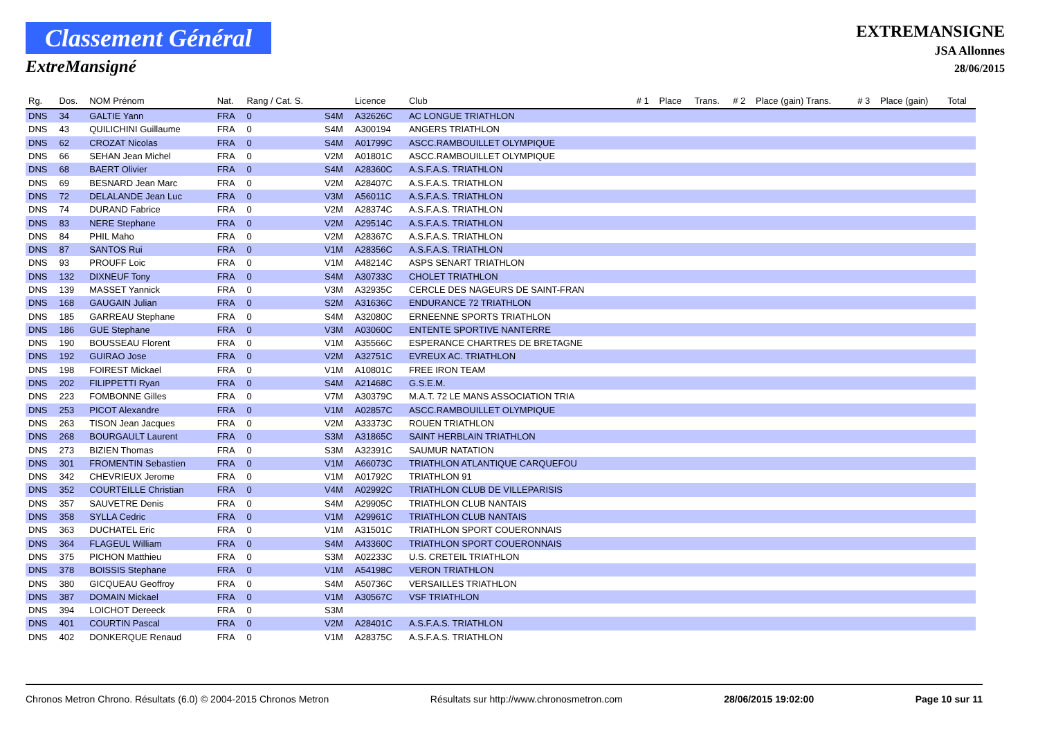Classement Général
ExtreMansigné
EXTREMANSIGNE
JSA Allonnes
28/06/2015
| Rg. | Dos. | NOM Prénom | Nat. | Rang / Cat. S. | | Licence | Club | # 1 | Place | Trans. | # 2 | Place (gain) Trans. | # 3 | Place (gain) | Total |
| --- | --- | --- | --- | --- | --- | --- | --- | --- | --- | --- | --- | --- | --- | --- | --- |
| DNS | 34 | GALTIE Yann | FRA | 0 | S4M | A32626C | AC LONGUE TRIATHLON | | | | | | | | |
| DNS | 43 | QUILICHINI Guillaume | FRA | 0 | S4M | A300194 | ANGERS TRIATHLON | | | | | | | | |
| DNS | 62 | CROZAT Nicolas | FRA | 0 | S4M | A01799C | ASCC.RAMBOUILLET OLYMPIQUE | | | | | | | | |
| DNS | 66 | SEHAN Jean Michel | FRA | 0 | V2M | A01801C | ASCC.RAMBOUILLET OLYMPIQUE | | | | | | | | |
| DNS | 68 | BAERT Olivier | FRA | 0 | S4M | A28360C | A.S.F.A.S. TRIATHLON | | | | | | | | |
| DNS | 69 | BESNARD Jean Marc | FRA | 0 | V2M | A28407C | A.S.F.A.S. TRIATHLON | | | | | | | | |
| DNS | 72 | DELALANDE Jean Luc | FRA | 0 | V3M | A56011C | A.S.F.A.S. TRIATHLON | | | | | | | | |
| DNS | 74 | DURAND Fabrice | FRA | 0 | V2M | A28374C | A.S.F.A.S. TRIATHLON | | | | | | | | |
| DNS | 83 | NERE Stephane | FRA | 0 | V2M | A29514C | A.S.F.A.S. TRIATHLON | | | | | | | | |
| DNS | 84 | PHIL Maho | FRA | 0 | V2M | A28367C | A.S.F.A.S. TRIATHLON | | | | | | | | |
| DNS | 87 | SANTOS Rui | FRA | 0 | V1M | A28356C | A.S.F.A.S. TRIATHLON | | | | | | | | |
| DNS | 93 | PROUFF Loic | FRA | 0 | V1M | A48214C | ASPS SENART TRIATHLON | | | | | | | | |
| DNS | 132 | DIXNEUF Tony | FRA | 0 | S4M | A30733C | CHOLET TRIATHLON | | | | | | | | |
| DNS | 139 | MASSET Yannick | FRA | 0 | V3M | A32935C | CERCLE DES NAGEURS DE SAINT-FRAN | | | | | | | | |
| DNS | 168 | GAUGAIN Julian | FRA | 0 | S2M | A31636C | ENDURANCE 72 TRIATHLON | | | | | | | | |
| DNS | 185 | GARREAU Stephane | FRA | 0 | S4M | A32080C | ERNEENNE SPORTS TRIATHLON | | | | | | | | |
| DNS | 186 | GUE Stephane | FRA | 0 | V3M | A03060C | ENTENTE SPORTIVE NANTERRE | | | | | | | | |
| DNS | 190 | BOUSSEAU Florent | FRA | 0 | V1M | A35566C | ESPERANCE CHARTRES DE BRETAGNE | | | | | | | | |
| DNS | 192 | GUIRAO Jose | FRA | 0 | V2M | A32751C | EVREUX AC. TRIATHLON | | | | | | | | |
| DNS | 198 | FOIREST Mickael | FRA | 0 | V1M | A10801C | FREE IRON TEAM | | | | | | | | |
| DNS | 202 | FILIPPETTI Ryan | FRA | 0 | S4M | A21468C | G.S.E.M. | | | | | | | | |
| DNS | 223 | FOMBONNE Gilles | FRA | 0 | V7M | A30379C | M.A.T. 72 LE MANS ASSOCIATION TRIA | | | | | | | | |
| DNS | 253 | PICOT Alexandre | FRA | 0 | V1M | A02857C | ASCC.RAMBOUILLET OLYMPIQUE | | | | | | | | |
| DNS | 263 | TISON Jean Jacques | FRA | 0 | V2M | A33373C | ROUEN TRIATHLON | | | | | | | | |
| DNS | 268 | BOURGAULT Laurent | FRA | 0 | S3M | A31865C | SAINT HERBLAIN TRIATHLON | | | | | | | | |
| DNS | 273 | BIZIEN Thomas | FRA | 0 | S3M | A32391C | SAUMUR NATATION | | | | | | | | |
| DNS | 301 | FROMENTIN Sebastien | FRA | 0 | V1M | A66073C | TRIATHLON ATLANTIQUE CARQUEFOU | | | | | | | | |
| DNS | 342 | CHEVRIEUX Jerome | FRA | 0 | V1M | A01792C | TRIATHLON 91 | | | | | | | | |
| DNS | 352 | COURTEILLE Christian | FRA | 0 | V4M | A02992C | TRIATHLON CLUB DE VILLEPARISIS | | | | | | | | |
| DNS | 357 | SAUVETRE Denis | FRA | 0 | S4M | A29905C | TRIATHLON CLUB NANTAIS | | | | | | | | |
| DNS | 358 | SYLLA Cedric | FRA | 0 | V1M | A29961C | TRIATHLON CLUB NANTAIS | | | | | | | | |
| DNS | 363 | DUCHATEL Eric | FRA | 0 | V1M | A31501C | TRIATHLON SPORT COUERONNAIS | | | | | | | | |
| DNS | 364 | FLAGEUL William | FRA | 0 | S4M | A43360C | TRIATHLON SPORT COUERONNAIS | | | | | | | | |
| DNS | 375 | PICHON Matthieu | FRA | 0 | S3M | A02233C | U.S. CRETEIL TRIATHLON | | | | | | | | |
| DNS | 378 | BOISSIS Stephane | FRA | 0 | V1M | A54198C | VERON TRIATHLON | | | | | | | | |
| DNS | 380 | GICQUEAU Geoffroy | FRA | 0 | S4M | A50736C | VERSAILLES TRIATHLON | | | | | | | | |
| DNS | 387 | DOMAIN Mickael | FRA | 0 | V1M | A30567C | VSF TRIATHLON | | | | | | | | |
| DNS | 394 | LOICHOT Dereeck | FRA | 0 | S3M | | | | | | | | | | |
| DNS | 401 | COURTIN Pascal | FRA | 0 | V2M | A28401C | A.S.F.A.S. TRIATHLON | | | | | | | | |
| DNS | 402 | DONKERQUE Renaud | FRA | 0 | V1M | A28375C | A.S.F.A.S. TRIATHLON | | | | | | | | |
Chronos Metron Chrono. Résultats (6.0) © 2004-2015 Chronos Metron Résultats sur http://www.chronosmetron.com 28/06/2015 19:02:00 Page 10 sur 11